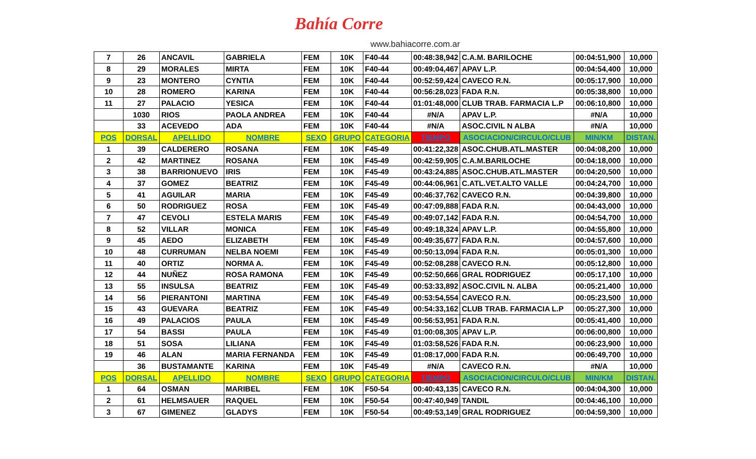Bahía Corre
www.bahiacorre.com.ar
| 7 | 26 | ANCAVIL | GABRIELA | FEM | 10K | F40-44 | 00:48:38,942 | C.A.M. BARILOCHE | 00:04:51,900 | 10,000 |
| 8 | 29 | MORALES | MIRTA | FEM | 10K | F40-44 | 00:49:04,467 | APAV L.P. | 00:04:54,400 | 10,000 |
| 9 | 23 | MONTERO | CYNTIA | FEM | 10K | F40-44 | 00:52:59,424 | CAVECO R.N. | 00:05:17,900 | 10,000 |
| 10 | 28 | ROMERO | KARINA | FEM | 10K | F40-44 | 00:56:28,023 | FADA R.N. | 00:05:38,800 | 10,000 |
| 11 | 27 | PALACIO | YESICA | FEM | 10K | F40-44 | 01:01:48,000 | CLUB TRAB. FARMACIA L.P | 00:06:10,800 | 10,000 |
| | 1030 | RIOS | PAOLA ANDREA | FEM | 10K | F40-44 | #N/A | APAV L.P. | #N/A | 10,000 |
| | 33 | ACEVEDO | ADA | FEM | 10K | F40-44 | #N/A | ASOC.CIVIL N ALBA | #N/A | 10,000 |
| POS | DORSAL | APELLIDO | NOMBRE | SEXO | GRUPO | CATEGORIA | TIEMPO | ASOCIACION/CIRCULO/CLUB | MIN/KM | DISTAN. |
| 1 | 39 | CALDERERO | ROSANA | FEM | 10K | F45-49 | 00:41:22,328 | ASOC.CHUB.ATL.MASTER | 00:04:08,200 | 10,000 |
| 2 | 42 | MARTINEZ | ROSANA | FEM | 10K | F45-49 | 00:42:59,905 | C.A.M.BARILOCHE | 00:04:18,000 | 10,000 |
| 3 | 38 | BARRIONUEVO | IRIS | FEM | 10K | F45-49 | 00:43:24,885 | ASOC.CHUB.ATL.MASTER | 00:04:20,500 | 10,000 |
| 4 | 37 | GOMEZ | BEATRIZ | FEM | 10K | F45-49 | 00:44:06,961 | C.ATL.VET.ALTO VALLE | 00:04:24,700 | 10,000 |
| 5 | 41 | AGUILAR | MARIA | FEM | 10K | F45-49 | 00:46:37,762 | CAVECO R.N. | 00:04:39,800 | 10,000 |
| 6 | 50 | RODRIGUEZ | ROSA | FEM | 10K | F45-49 | 00:47:09,888 | FADA R.N. | 00:04:43,000 | 10,000 |
| 7 | 47 | CEVOLI | ESTELA MARIS | FEM | 10K | F45-49 | 00:49:07,142 | FADA R.N. | 00:04:54,700 | 10,000 |
| 8 | 52 | VILLAR | MONICA | FEM | 10K | F45-49 | 00:49:18,324 | APAV L.P. | 00:04:55,800 | 10,000 |
| 9 | 45 | AEDO | ELIZABETH | FEM | 10K | F45-49 | 00:49:35,677 | FADA R.N. | 00:04:57,600 | 10,000 |
| 10 | 48 | CURRUMAN | NELBA NOEMI | FEM | 10K | F45-49 | 00:50:13,094 | FADA R.N. | 00:05:01,300 | 10,000 |
| 11 | 40 | ORTIZ | NORMA A. | FEM | 10K | F45-49 | 00:52:08,288 | CAVECO R.N. | 00:05:12,800 | 10,000 |
| 12 | 44 | NUÑEZ | ROSA RAMONA | FEM | 10K | F45-49 | 00:52:50,666 | GRAL RODRIGUEZ | 00:05:17,100 | 10,000 |
| 13 | 55 | INSULSA | BEATRIZ | FEM | 10K | F45-49 | 00:53:33,892 | ASOC.CIVIL N. ALBA | 00:05:21,400 | 10,000 |
| 14 | 56 | PIERANTONI | MARTINA | FEM | 10K | F45-49 | 00:53:54,554 | CAVECO R.N. | 00:05:23,500 | 10,000 |
| 15 | 43 | GUEVARA | BEATRIZ | FEM | 10K | F45-49 | 00:54:33,162 | CLUB TRAB. FARMACIA L.P | 00:05:27,300 | 10,000 |
| 16 | 49 | PALACIOS | PAULA | FEM | 10K | F45-49 | 00:56:53,951 | FADA R.N. | 00:05:41,400 | 10,000 |
| 17 | 54 | BASSI | PAULA | FEM | 10K | F45-49 | 01:00:08,305 | APAV L.P. | 00:06:00,800 | 10,000 |
| 18 | 51 | SOSA | LILIANA | FEM | 10K | F45-49 | 01:03:58,526 | FADA R.N. | 00:06:23,900 | 10,000 |
| 19 | 46 | ALAN | MARIA FERNANDA | FEM | 10K | F45-49 | 01:08:17,000 | FADA R.N. | 00:06:49,700 | 10,000 |
| | 36 | BUSTAMANTE | KARINA | FEM | 10K | F45-49 | #N/A | CAVECO R.N. | #N/A | 10,000 |
| POS | DORSAL | APELLIDO | NOMBRE | SEXO | GRUPO | CATEGORIA | TIEMPO | ASOCIACION/CIRCULO/CLUB | MIN/KM | DISTAN. |
| 1 | 64 | OSMAN | MARIBEL | FEM | 10K | F50-54 | 00:40:43,135 | CAVECO R.N. | 00:04:04,300 | 10,000 |
| 2 | 61 | HELMSAUER | RAQUEL | FEM | 10K | F50-54 | 00:47:40,949 | TANDIL | 00:04:46,100 | 10,000 |
| 3 | 67 | GIMENEZ | GLADYS | FEM | 10K | F50-54 | 00:49:53,149 | GRAL RODRIGUEZ | 00:04:59,300 | 10,000 |